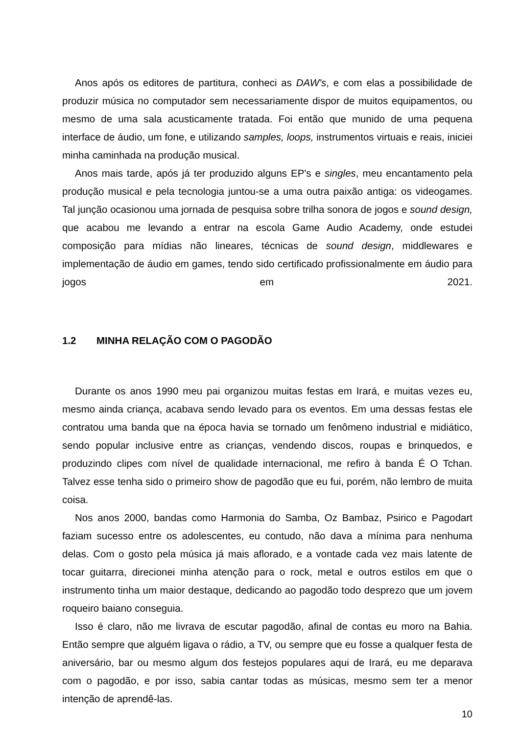Anos após os editores de partitura, conheci as DAW's, e com elas a possibilidade de produzir música no computador sem necessariamente dispor de muitos equipamentos, ou mesmo de uma sala acusticamente tratada. Foi então que munido de uma pequena interface de áudio, um fone, e utilizando samples, loops, instrumentos virtuais e reais, iniciei minha caminhada na produção musical.
Anos mais tarde, após já ter produzido alguns EP's e singles, meu encantamento pela produção musical e pela tecnologia juntou-se a uma outra paixão antiga: os videogames. Tal junção ocasionou uma jornada de pesquisa sobre trilha sonora de jogos e sound design, que acabou me levando a entrar na escola Game Audio Academy, onde estudei composição para mídias não lineares, técnicas de sound design, middlewares e implementação de áudio em games, tendo sido certificado profissionalmente em áudio para jogos em 2021.
1.2 MINHA RELAÇÃO COM O PAGODÃO
Durante os anos 1990 meu pai organizou muitas festas em Irará, e muitas vezes eu, mesmo ainda criança, acabava sendo levado para os eventos. Em uma dessas festas ele contratou uma banda que na época havia se tornado um fenômeno industrial e midiático, sendo popular inclusive entre as crianças, vendendo discos, roupas e brinquedos, e produzindo clipes com nível de qualidade internacional, me refiro à banda É O Tchan. Talvez esse tenha sido o primeiro show de pagodão que eu fui, porém, não lembro de muita coisa.
Nos anos 2000, bandas como Harmonia do Samba, Oz Bambaz, Psirico e Pagodart faziam sucesso entre os adolescentes, eu contudo, não dava a mínima para nenhuma delas. Com o gosto pela música já mais aflorado, e a vontade cada vez mais latente de tocar guitarra, direcionei minha atenção para o rock, metal e outros estilos em que o instrumento tinha um maior destaque, dedicando ao pagodão todo desprezo que um jovem roqueiro baiano conseguia.
Isso é claro, não me livrava de escutar pagodão, afinal de contas eu moro na Bahia. Então sempre que alguém ligava o rádio, a TV, ou sempre que eu fosse a qualquer festa de aniversário, bar ou mesmo algum dos festejos populares aqui de Irará, eu me deparava com o pagodão, e por isso, sabia cantar todas as músicas, mesmo sem ter a menor intenção de aprendê-las.
10